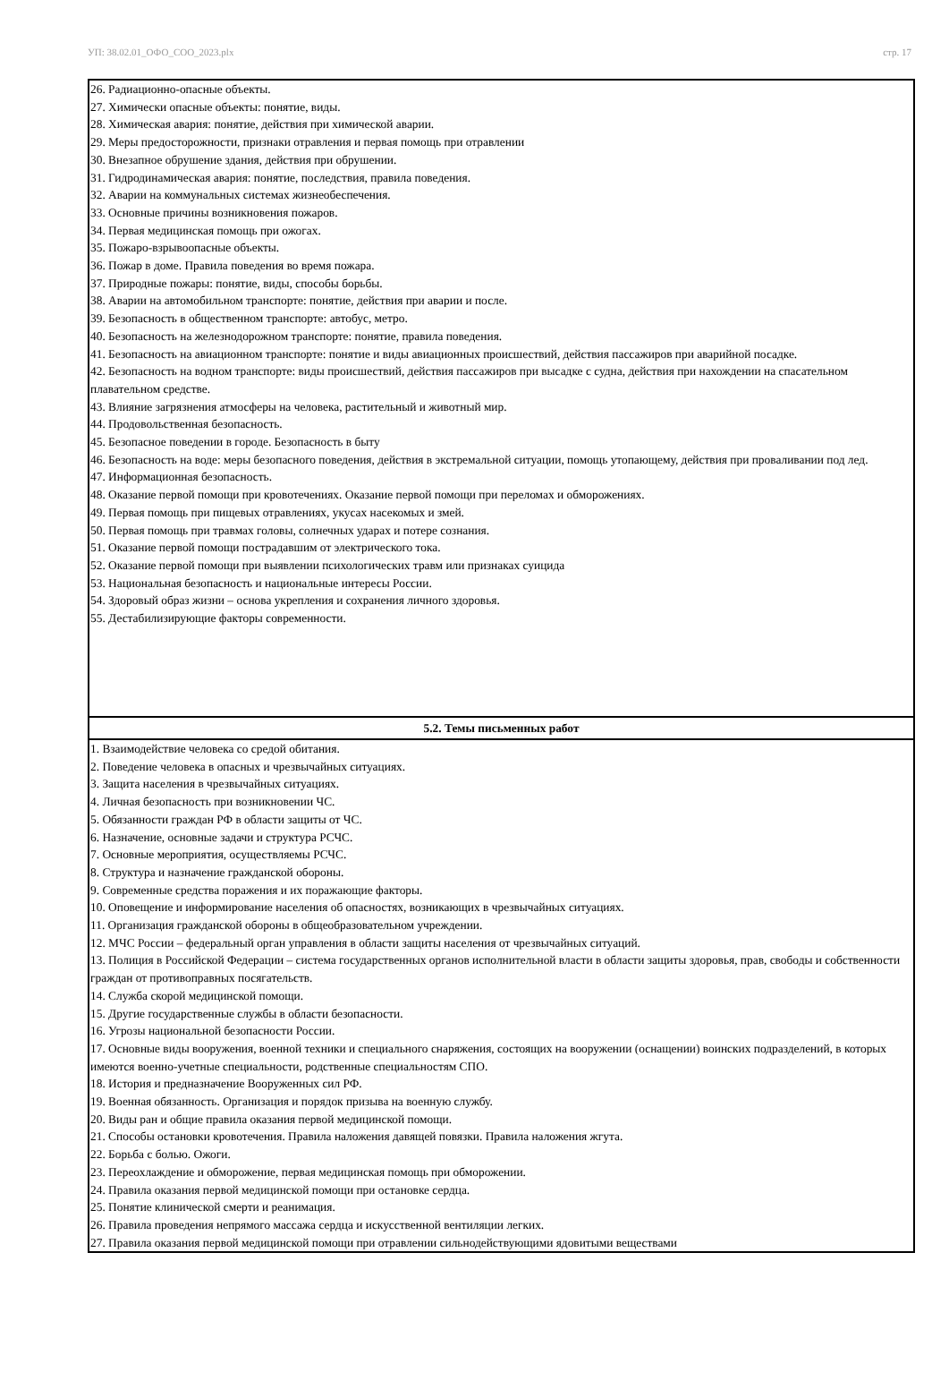УП: 38.02.01_ОФО_СОО_2023.plx стр. 17
| 26. Радиационно-опасные объекты. 27. Химически опасные объекты: понятие, виды. 28. Химическая авария: понятие, действия при химической аварии. 29. Меры предосторожности, признаки отравления и первая помощь при отравлении 30. Внезапное обрушение здания, действия при обрушении. 31. Гидродинамическая авария: понятие, последствия, правила поведения. 32. Аварии на коммунальных системах жизнеобеспечения. 33. Основные причины возникновения пожаров. 34. Первая медицинская помощь при ожогах. 35. Пожаро-взрывоопасные объекты. 36. Пожар в доме. Правила поведения во время пожара. 37. Природные пожары: понятие, виды, способы борьбы. 38. Аварии на автомобильном транспорте: понятие, действия при аварии и после. 39. Безопасность в общественном транспорте: автобус, метро. 40. Безопасность на железнодорожном транспорте: понятие, правила поведения. 41. Безопасность на авиационном транспорте: понятие и виды авиационных происшествий, действия пассажиров при аварийной посадке. 42. Безопасность на водном транспорте: виды происшествий, действия пассажиров при высадке с судна, действия при нахождении на спасательном плавательном средстве. 43. Влияние загрязнения атмосферы на человека, растительный и животный мир. 44. Продовольственная безопасность. 45. Безопасное поведении в городе. Безопасность в быту 46. Безопасность на воде: меры безопасного поведения, действия в экстремальной ситуации, помощь утопающему, действия при проваливании под лед. 47. Информационная безопасность. 48. Оказание первой помощи при кровотечениях. Оказание первой помощи при переломах и обморожениях. 49. Первая помощь при пищевых отравлениях, укусах насекомых и змей. 50. Первая помощь при травмах головы, солнечных ударах и потере сознания. 51. Оказание первой помощи пострадавшим от электрического тока. 52. Оказание первой помощи при выявлении психологических травм или признаках суицида 53. Национальная безопасность и национальные интересы России. 54. Здоровый образ жизни – основа укрепления и сохранения личного здоровья. 55. Дестабилизирующие факторы современности. |
| 5.2. Темы письменных работ |
| 1. Взаимодействие человека со средой обитания. 2. Поведение человека в опасных и чрезвычайных ситуациях. 3. Защита населения в чрезвычайных ситуациях. 4. Личная безопасность при возникновении ЧС. 5. Обязанности граждан РФ в области защиты от ЧС. 6. Назначение, основные задачи и структура РСЧС. 7. Основные мероприятия, осуществляемы РСЧС. 8. Структура и назначение гражданской обороны. 9. Современные средства поражения и их поражающие факторы. 10. Оповещение и информирование населения об опасностях, возникающих в чрезвычайных ситуациях. 11. Организация гражданской обороны в общеобразовательном учреждении. 12. МЧС России – федеральный орган управления в области защиты населения от чрезвычайных ситуаций. 13. Полиция в Российской Федерации – система государственных органов исполнительной власти в области защиты здоровья, прав, свободы и собственности граждан от противоправных посягательств. 14. Служба скорой медицинской помощи. 15. Другие государственные службы в области безопасности. 16. Угрозы национальной безопасности России. 17. Основные виды вооружения, военной техники и специального снаряжения, состоящих на вооружении (оснащении) воинских подразделений, в которых имеются военно-учетные специальности, родственные специальностям СПО. 18. История и предназначение Вооруженных сил РФ. 19. Военная обязанность. Организация и порядок призыва на военную службу. 20. Виды ран и общие правила оказания первой медицинской помощи. 21. Способы остановки кровотечения. Правила наложения давящей повязки. Правила наложения жгута. 22. Борьба с болью. Ожоги. 23. Переохлаждение и обморожение, первая медицинская помощь при обморожении. 24. Правила оказания первой медицинской помощи при остановке сердца. 25. Понятие клинической смерти и реанимация. 26. Правила проведения непрямого массажа сердца и искусственной вентиляции легких. 27. Правила оказания первой медицинской помощи при отравлении сильнодействующими ядовитыми веществами |